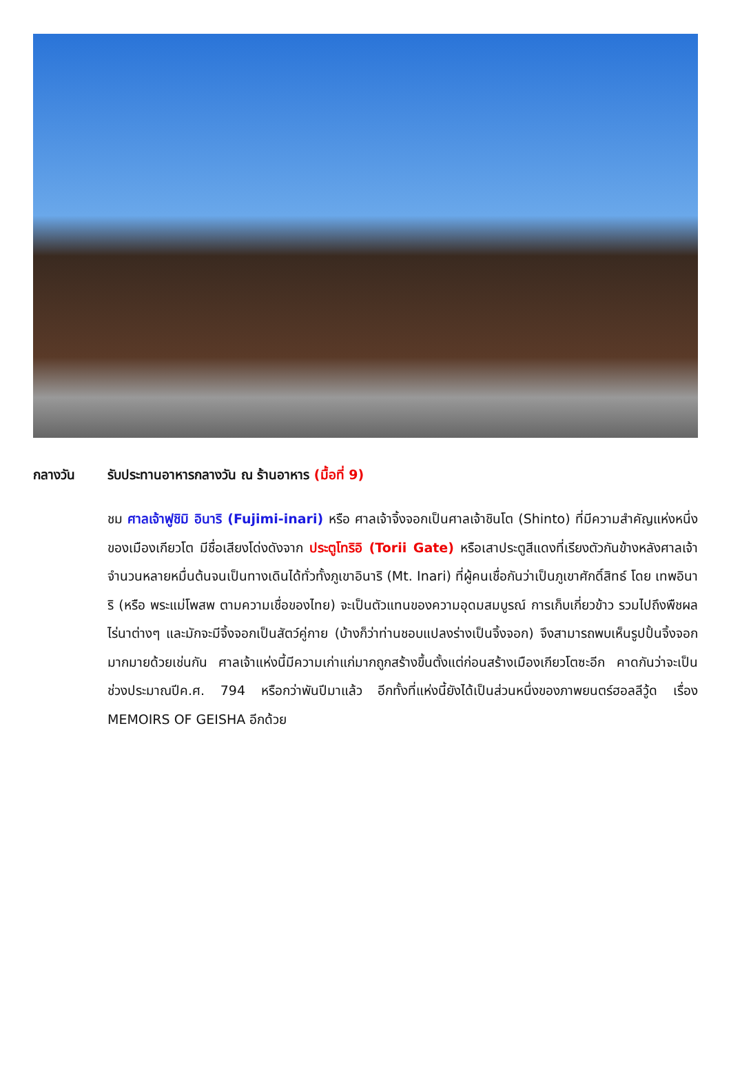กลางวัน รับประทานอาหารกลางวัน ณ ร้านอาหาร (มื้อที่ 9)
ชม ศาลเจ้าฟูชิมิ อินาริ (Fujimi-inari) หรือ ศาลเจ้าจิ้งจอกเป็นศาลเจ้าชินโต (Shinto) ที่มีความสำคัญแห่งหนึ่งของเมืองเกียวโต มีชื่อเสียงโด่งดังจาก ประตูโทริอิ (Torii Gate) หรือเสาประตูสีแดงที่เรียงตัวกันข้างหลังศาลเจ้าจำนวนหลายหมื่นต้นจนเป็นทางเดินได้ทั่วทั้งภูเขาอินาริ (Mt. Inari) ที่ผู้คนเชื่อกันว่าเป็นภูเขาศักดิ์สิทธ์ โดย เทพอินาริ (หรือ พระแม่โพสพ ตามความเชื่อของไทย) จะเป็นตัวแทนของความอุดมสมบูรณ์ การเก็บเกี่ยวข้าว รวมไปถึงพืชผลไร่นาต่างๆ และมักจะมีจิ้งจอกเป็นสัตว์คู่กาย (บ้างก็ว่าท่านชอบแปลงร่างเป็นจิ้งจอก) จึงสามารถพบเห็นรูปปั้นจิ้งจอกมากมายด้วยเช่นกัน ศาลเจ้าแห่งนี้มีความเก่าแก่มากถูกสร้างขึ้นตั้งแต่ก่อนสร้างเมืองเกียวโตซะอีก คาดกันว่าจะเป็นช่วงประมาณปีค.ศ. 794 หรือกว่าพันปีมาแล้ว อีกทั้งที่แห่งนี้ยังได้เป็นส่วนหนึ่งของภาพยนตร์ฮอลลีวู้ด เรื่อง MEMOIRS OF GEISHA อีกด้วย